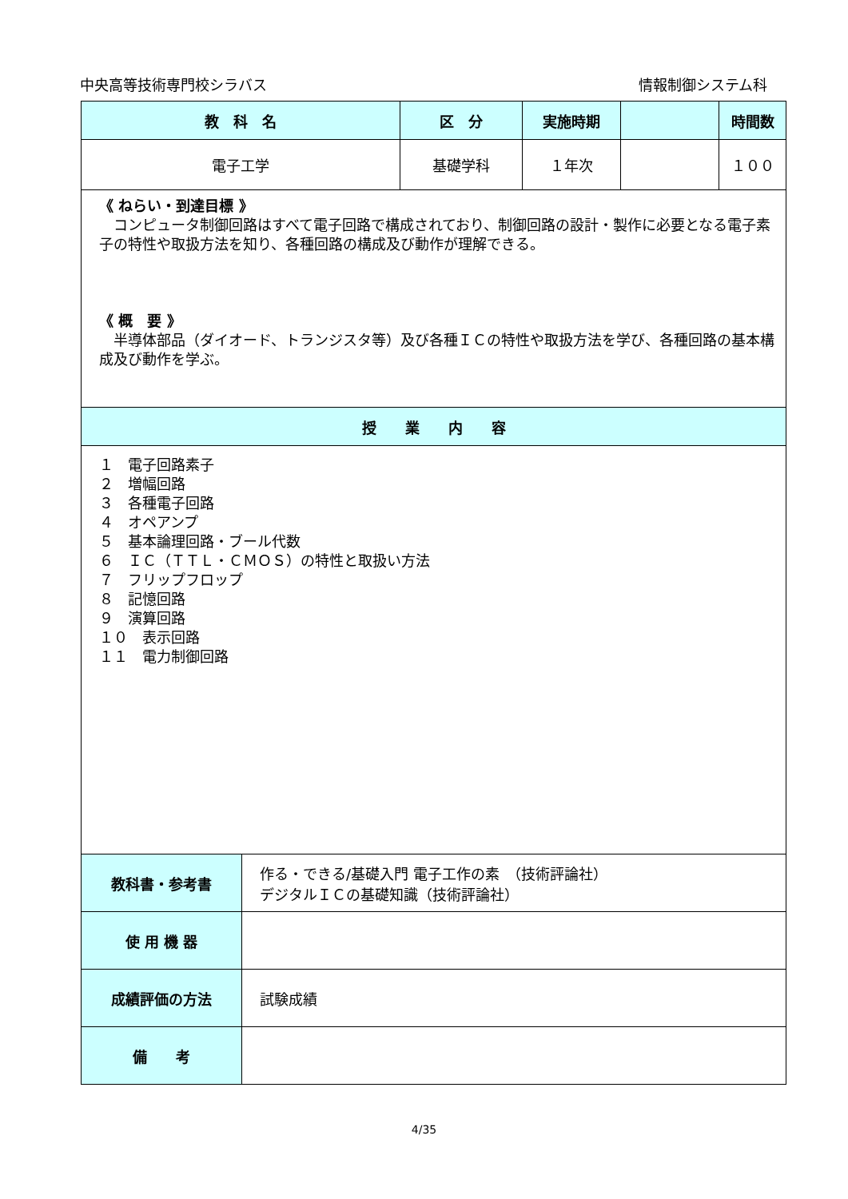中央高等技術専門校シラバス 情報制御システム科
| 教 科 名 | | 区 分 | 実施時期 | | 時間数 |
| --- | --- | --- | --- | --- | --- |
| 電子工学 | | 基礎学科 | １年次 | | １００ |
| 《 ねらい・到達目標 》 コンピュータ制御回路はすべて電子回路で構成されており、制御回路の設計・製作に必要となる電子素子の特性や取扱方法を知り、各種回路の構成及び動作が理解できる。 《 概 要 》 半導体部品（ダイオード、トランジスタ等）及び各種ＩＣの特性や取扱方法を学び、各種回路の基本構成及び動作を学ぶ。 | | | | | |
| 授 業 内 容 | | | | | |
| １ 電子回路素子 ２ 増幅回路 ３ 各種電子回路 ４ オペアンプ ５ 基本論理回路・ブール代数 ６ ＩＣ（ＴＴＬ・ＣＭＯＳ）の特性と取扱い方法 ７ フリップフロップ ８ 記憶回路 ９ 演算回路 １０ 表示回路 １１ 電力制御回路 | | | | | |
| 教科書・参考書 | 作る・できる/基礎入門 電子工作の素 （技術評論社） デジタルＩＣの基礎知識（技術評論社） | | | | |
| 使 用 機 器 | | | | | |
| 成績評価の方法 | 試験成績 | | | | |
| 備 考 | | | | | |
4/35